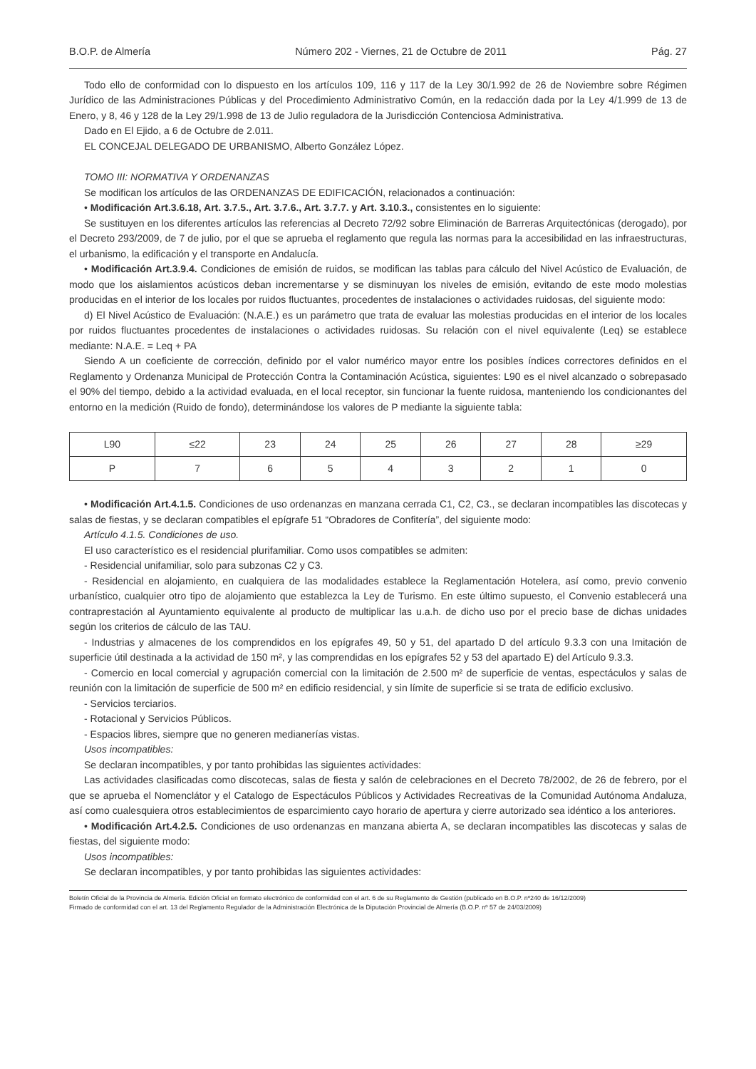B.O.P. de Almería Número 202 - Viernes, 21 de Octubre de 2011 Pág. 27
Todo ello de conformidad con lo dispuesto en los artículos 109, 116 y 117 de la Ley 30/1.992 de 26 de Noviembre sobre Régimen Jurídico de las Administraciones Públicas y del Procedimiento Administrativo Común, en la redacción dada por la Ley 4/1.999 de 13 de Enero, y 8, 46 y 128 de la Ley 29/1.998 de 13 de Julio reguladora de la Jurisdicción Contenciosa Administrativa.
Dado en El Ejido, a 6 de Octubre de 2.011.
EL CONCEJAL DELEGADO DE URBANISMO, Alberto González López.
TOMO III: NORMATIVA Y ORDENANZAS
Se modifican los artículos de las ORDENANZAS DE EDIFICACIÓN, relacionados a continuación:
• Modificación Art.3.6.18, Art. 3.7.5., Art. 3.7.6., Art. 3.7.7. y Art. 3.10.3., consistentes en lo siguiente:
Se sustituyen en los diferentes artículos las referencias al Decreto 72/92 sobre Eliminación de Barreras Arquitectónicas (derogado), por el Decreto 293/2009, de 7 de julio, por el que se aprueba el reglamento que regula las normas para la accesibilidad en las infraestructuras, el urbanismo, la edificación y el transporte en Andalucía.
• Modificación Art.3.9.4. Condiciones de emisión de ruidos, se modifican las tablas para cálculo del Nivel Acústico de Evaluación, de modo que los aislamientos acústicos deban incrementarse y se disminuyan los niveles de emisión, evitando de este modo molestias producidas en el interior de los locales por ruidos fluctuantes, procedentes de instalaciones o actividades ruidosas, del siguiente modo:
d) El Nivel Acústico de Evaluación: (N.A.E.) es un parámetro que trata de evaluar las molestias producidas en el interior de los locales por ruidos fluctuantes procedentes de instalaciones o actividades ruidosas. Su relación con el nivel equivalente (Leq) se establece mediante: N.A.E. = Leq + PA
Siendo A un coeficiente de corrección, definido por el valor numérico mayor entre los posibles índices correctores definidos en el Reglamento y Ordenanza Municipal de Protección Contra la Contaminación Acústica, siguientes: L90 es el nivel alcanzado o sobrepasado el 90% del tiempo, debido a la actividad evaluada, en el local receptor, sin funcionar la fuente ruidosa, manteniendo los condicionantes del entorno en la medición (Ruido de fondo), determinándose los valores de P mediante la siguiente tabla:
| L90 | ≤22 | 23 | 24 | 25 | 26 | 27 | 28 | ≥29 |
| P | 7 | 6 | 5 | 4 | 3 | 2 | 1 | 0 |
• Modificación Art.4.1.5. Condiciones de uso ordenanzas en manzana cerrada C1, C2, C3., se declaran incompatibles las discotecas y salas de fiestas, y se declaran compatibles el epígrafe 51 “Obradores de Confitería”, del siguiente modo:
Artículo 4.1.5. Condiciones de uso.
El uso característico es el residencial plurifamiliar. Como usos compatibles se admiten:
- Residencial unifamiliar, solo para subzonas C2 y C3.
- Residencial en alojamiento, en cualquiera de las modalidades establece la Reglamentación Hotelera, así como, previo convenio urbanístico, cualquier otro tipo de alojamiento que establezca la Ley de Turismo. En este último supuesto, el Convenio establecerá una contraprestación al Ayuntamiento equivalente al producto de multiplicar las u.a.h. de dicho uso por el precio base de dichas unidades según los criterios de cálculo de las TAU.
- Industrias y almacenes de los comprendidos en los epígrafes 49, 50 y 51, del apartado D del artículo 9.3.3 con una Imitación de superficie útil destinada a la actividad de 150 m², y las comprendidas en los epígrafes 52 y 53 del apartado E) del Artículo 9.3.3.
- Comercio en local comercial y agrupación comercial con la limitación de 2.500 m² de superficie de ventas, espectáculos y salas de reunión con la limitación de superficie de 500 m² en edificio residencial, y sin límite de superficie si se trata de edificio exclusivo.
- Servicios terciarios.
- Rotacional y Servicios Públicos.
- Espacios libres, siempre que no generen medianerías vistas.
Usos incompatibles:
Se declaran incompatibles, y por tanto prohibidas las siguientes actividades:
Las actividades clasificadas como discotecas, salas de fiesta y salón de celebraciones en el Decreto 78/2002, de 26 de febrero, por el que se aprueba el Nomenclátor y el Catalogo de Espectáculos Públicos y Actividades Recreativas de la Comunidad Autónoma Andaluza, así como cualesquiera otros establecimientos de esparcimiento cayo horario de apertura y cierre autorizado sea idéntico a los anteriores.
• Modificación Art.4.2.5. Condiciones de uso ordenanzas en manzana abierta A, se declaran incompatibles las discotecas y salas de fiestas, del siguiente modo:
Usos incompatibles:
Se declaran incompatibles, y por tanto prohibidas las siguientes actividades:
Boletín Oficial de la Provincia de Almería. Edición Oficial en formato electrónico de conformidad con el art. 6 de su Reglamento de Gestión (publicado en B.O.P. nº240 de 16/12/2009)
Firmado de conformidad con el art. 13 del Reglamento Regulador de la Administración Electrónica de la Diputación Provincial de Almería (B.O.P. nº 57 de 24/03/2009)